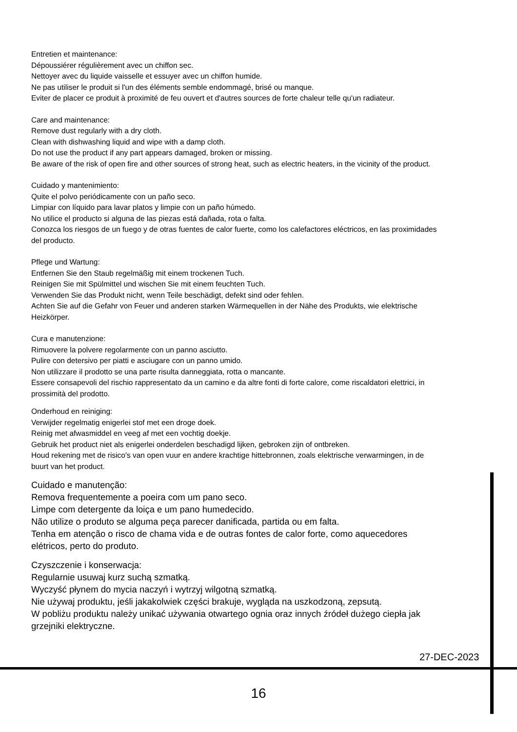Entretien et maintenance:
Dépoussiérer régulièrement avec un chiffon sec.
Nettoyer avec du liquide vaisselle et essuyer avec un chiffon humide.
Ne pas utiliser le produit si l'un des éléments semble endommagé, brisé ou manque.
Eviter de placer ce produit à proximité de feu ouvert et d'autres sources de forte chaleur telle qu'un radiateur.
Care and maintenance:
Remove dust regularly with a dry cloth.
Clean with dishwashing liquid and wipe with a damp cloth.
Do not use the product if any part appears damaged, broken or missing.
Be aware of the risk of open fire and other sources of strong heat, such as electric heaters, in the vicinity of the product.
Cuidado y mantenimiento:
Quite el polvo periódicamente con un paño seco.
Limpiar con líquido para lavar platos y limpie con un paño húmedo.
No utilice el producto si alguna de las piezas está dañada, rota o falta.
Conozca los riesgos de un fuego y de otras fuentes de calor fuerte, como los calefactores eléctricos, en las proximidades del producto.
Pflege und Wartung:
Entfernen Sie den Staub regelmäßig mit einem trockenen Tuch.
Reinigen Sie mit Spülmittel und wischen Sie mit einem feuchten Tuch.
Verwenden Sie das Produkt nicht, wenn Teile beschädigt, defekt sind oder fehlen.
Achten Sie auf die Gefahr von Feuer und anderen starken Wärmequellen in der Nähe des Produkts, wie elektrische Heizkörper.
Cura e manutenzione:
Rimuovere la polvere regolarmente con un panno asciutto.
Pulire con detersivo per piatti e asciugare con un panno umido.
Non utilizzare il prodotto se una parte risulta danneggiata, rotta o mancante.
Essere consapevoli del rischio rappresentato da un camino e da altre fonti di forte calore, come riscaldatori elettrici, in prossimità del prodotto.
Onderhoud en reiniging:
Verwijder regelmatig enigerlei stof met een droge doek.
Reinig met afwasmiddel en veeg af met een vochtig doekje.
Gebruik het product niet als enigerlei onderdelen beschadigd lijken, gebroken zijn of ontbreken.
Houd rekening met de risico's van open vuur en andere krachtige hittebronnen, zoals elektrische verwarmingen, in de buurt van het product.
Cuidado e manutenção:
Remova frequentemente a poeira com um pano seco.
Limpe com detergente da loiça e um pano humedecido.
Não utilize o produto se alguma peça parecer danificada, partida ou em falta.
Tenha em atenção o risco de chama vida e de outras fontes de calor forte, como aquecedores elétricos, perto do produto.
Czyszczenie i konserwacja:
Regularnie usuwaj kurz suchą szmatką.
Wyczyść płynem do mycia naczyń i wytrzyj wilgotną szmatką.
Nie używaj produktu, jeśli jakakolwiek części brakuje, wygląda na uszkodzoną, zepsutą.
W pobliżu produktu należy unikać używania otwartego ognia oraz innych źródeł dużego ciepła jak grzejniki elektryczne.
27-DEC-2023
16